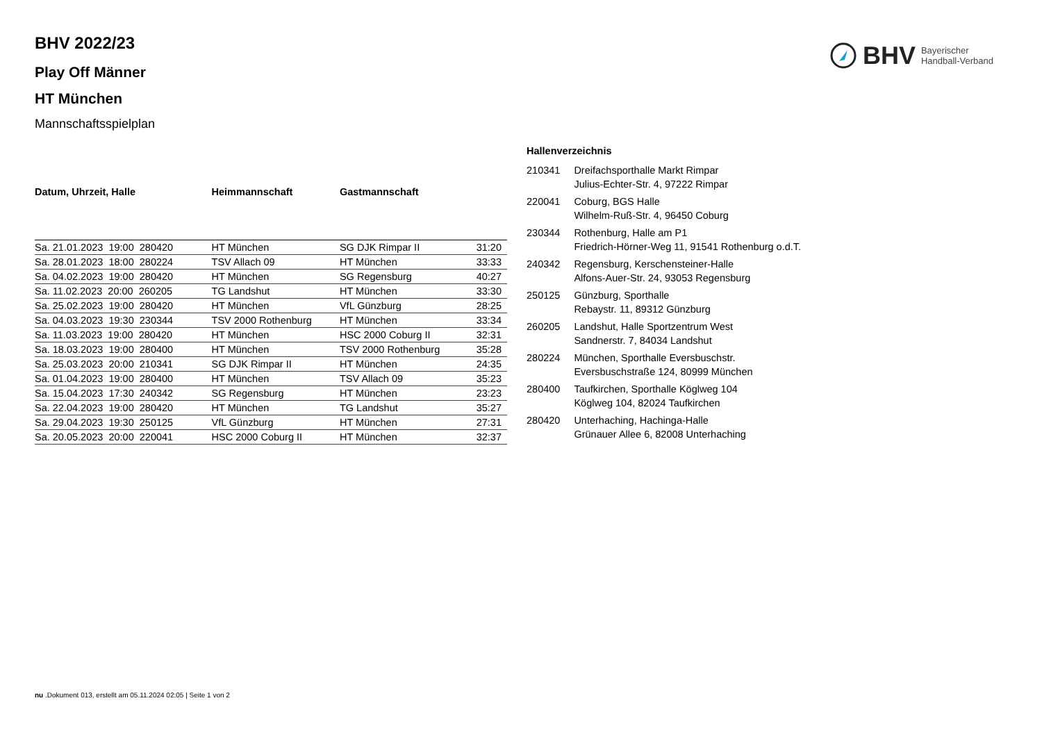BHV Bayerischer
Handball-Verband
BHV 2022/23
Play Off Männer
HT München
Mannschaftsspielplan
| Datum, Uhrzeit, Halle | Heimmannschaft | Gastmannschaft | |
| --- | --- | --- | --- |
| Sa. 21.01.2023 19:00 280420 | HT München | SG DJK Rimpar II | 31:20 |
| Sa. 28.01.2023 18:00 280224 | TSV Allach 09 | HT München | 33:33 |
| Sa. 04.02.2023 19:00 280420 | HT München | SG Regensburg | 40:27 |
| Sa. 11.02.2023 20:00 260205 | TG Landshut | HT München | 33:30 |
| Sa. 25.02.2023 19:00 280420 | HT München | VfL Günzburg | 28:25 |
| Sa. 04.03.2023 19:30 230344 | TSV 2000 Rothenburg | HT München | 33:34 |
| Sa. 11.03.2023 19:00 280420 | HT München | HSC 2000 Coburg II | 32:31 |
| Sa. 18.03.2023 19:00 280400 | HT München | TSV 2000 Rothenburg | 35:28 |
| Sa. 25.03.2023 20:00 210341 | SG DJK Rimpar II | HT München | 24:35 |
| Sa. 01.04.2023 19:00 280400 | HT München | TSV Allach 09 | 35:23 |
| Sa. 15.04.2023 17:30 240342 | SG Regensburg | HT München | 23:23 |
| Sa. 22.04.2023 19:00 280420 | HT München | TG Landshut | 35:27 |
| Sa. 29.04.2023 19:30 250125 | VfL Günzburg | HT München | 27:31 |
| Sa. 20.05.2023 20:00 220041 | HSC 2000 Coburg II | HT München | 32:37 |
Hallenverzeichnis
| 210341 | Dreifachsporthalle Markt Rimpar Julius-Echter-Str. 4, 97222 Rimpar |
| 220041 | Coburg, BGS Halle Wilhelm-Ruß-Str. 4, 96450 Coburg |
| 230344 | Rothenburg, Halle am P1 Friedrich-Hörner-Weg 11, 91541 Rothenburg o.d.T. |
| 240342 | Regensburg, Kerschensteiner-Halle Alfons-Auer-Str. 24, 93053 Regensburg |
| 250125 | Günzburg, Sporthalle Rebaystr. 11, 89312 Günzburg |
| 260205 | Landshut, Halle Sportzentrum West Sandnerstr. 7, 84034 Landshut |
| 280224 | München, Sporthalle Eversbuschstr. Eversbuschstraße 124, 80999 München |
| 280400 | Taufkirchen, Sporthalle Köglweg 104 Köglweg 104, 82024 Taufkirchen |
| 280420 | Unterhaching, Hachinga-Halle Grünauer Allee 6, 82008 Unterhaching |
nu .Dokument 013, erstellt am 05.11.2024 02:05 | Seite 1 von 2